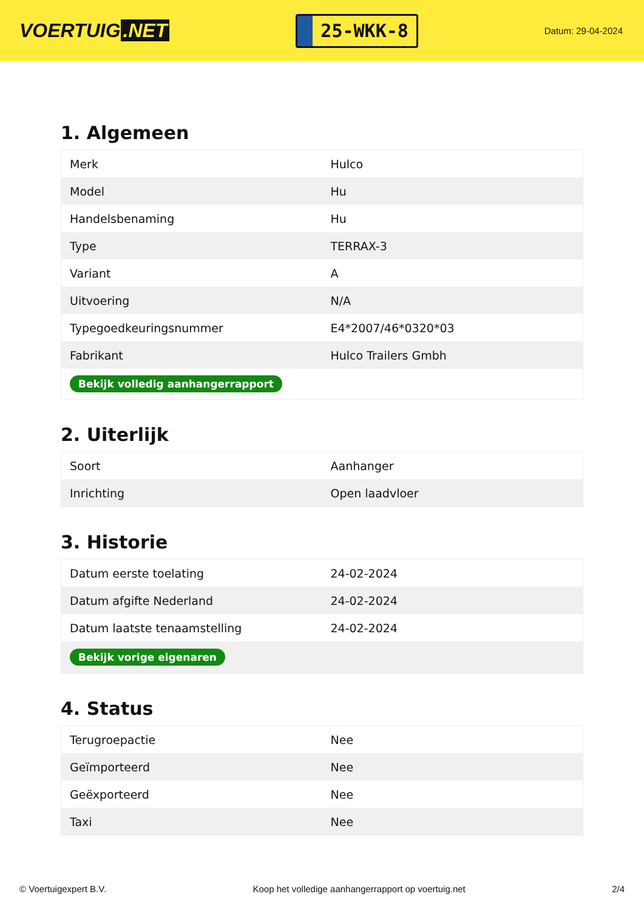VOERTUIG.NET
25-WKK-8
Datum: 29-04-2024
1. Algemeen
| Merk | Hulco |
| Model | Hu |
| Handelsbenaming | Hu |
| Type | TERRAX-3 |
| Variant | A |
| Uitvoering | N/A |
| Typegoedkeuringsnummer | E4*2007/46*0320*03 |
| Fabrikant | Hulco Trailers Gmbh |
| Bekijk volledig aanhangerrapport | |
2. Uiterlijk
| Soort | Aanhanger |
| Inrichting | Open laadvloer |
3. Historie
| Datum eerste toelating | 24-02-2024 |
| Datum afgifte Nederland | 24-02-2024 |
| Datum laatste tenaamstelling | 24-02-2024 |
| Bekijk vorige eigenaren | |
4. Status
| Terugroepactie | Nee |
| Geïmporteerd | Nee |
| Geëxporteerd | Nee |
| Taxi | Nee |
© Voertuigexpert B.V. Koop het volledige aanhangerrapport op voertuig.net 2/4